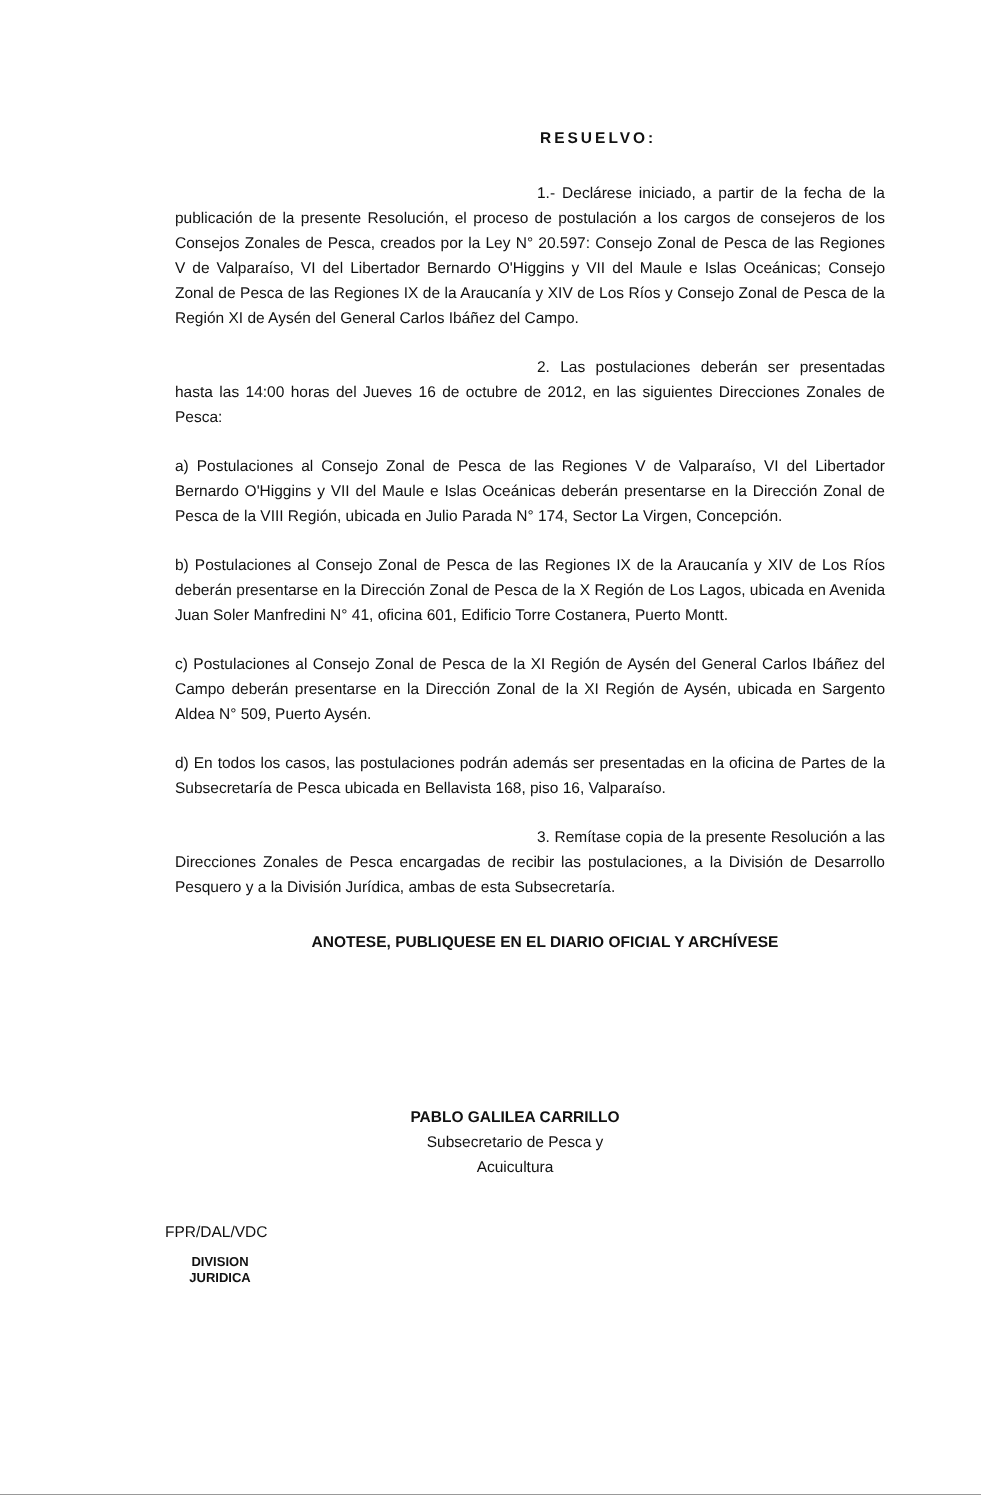RESUELVO:
1.- Declárese iniciado, a partir de la fecha de la publicación de la presente Resolución, el proceso de postulación a los cargos de consejeros de los Consejos Zonales de Pesca, creados por la Ley N° 20.597: Consejo Zonal de Pesca de las Regiones V de Valparaíso, VI del Libertador Bernardo O'Higgins y VII del Maule e Islas Oceánicas; Consejo Zonal de Pesca de las Regiones IX de la Araucanía y XIV de Los Ríos y Consejo Zonal de Pesca de la Región XI de Aysén del General Carlos Ibáñez del Campo.
2. Las postulaciones deberán ser presentadas hasta las 14:00 horas del Jueves 16 de octubre de 2012, en las siguientes Direcciones Zonales de Pesca:
a) Postulaciones al Consejo Zonal de Pesca de las Regiones V de Valparaíso, VI del Libertador Bernardo O'Higgins y VII del Maule e Islas Oceánicas deberán presentarse en la Dirección Zonal de Pesca de la VIII Región, ubicada en Julio Parada N° 174, Sector La Virgen, Concepción.
b) Postulaciones al Consejo Zonal de Pesca de las Regiones IX de la Araucanía y XIV de Los Ríos deberán presentarse en la Dirección Zonal de Pesca de la X Región de Los Lagos, ubicada en Avenida Juan Soler Manfredini N° 41, oficina 601, Edificio Torre Costanera, Puerto Montt.
c) Postulaciones al Consejo Zonal de Pesca de la XI Región de Aysén del General Carlos Ibáñez del Campo deberán presentarse en la Dirección Zonal de la XI Región de Aysén, ubicada en Sargento Aldea N° 509, Puerto Aysén.
d) En todos los casos, las postulaciones podrán además ser presentadas en la oficina de Partes de la Subsecretaría de Pesca ubicada en Bellavista 168, piso 16, Valparaíso.
3. Remítase copia de la presente Resolución a las Direcciones Zonales de Pesca encargadas de recibir las postulaciones, a la División de Desarrollo Pesquero y a la División Jurídica, ambas de esta Subsecretaría.
ANOTESE, PUBLIQUESE EN EL DIARIO OFICIAL Y ARCHÍVESE
PABLO GALILEA CARRILLO
Subsecretario de Pesca y Acuicultura
FPR/DAL/VDC
DIVISION
JURIDICA